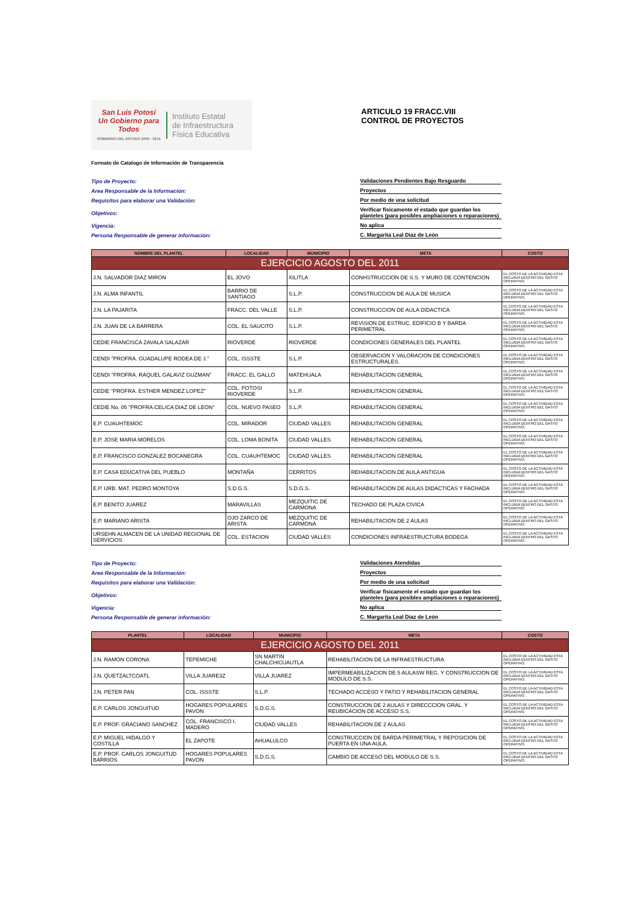San Luis Potosí
Un Gobierno para Todos
GOBIERNO DEL ESTADO 2009 - 2015
Instituto Estatal
de Infraestructura
Física Educativa
ARTICULO 19 FRACC.VIII
CONTROL DE PROYECTOS
Formato de Catalogo de Información de Transparencia
Tipo de Proyecto: Validaciones Pendientes Bajo Resguardo
Area Responsable de la Información: Proyectos
Requisitos para elaborar una Validación: Por medio de una solicitud
Objetivos: Verificar fisicamente el estado que guardan los planteles (para posibles ampliaciones o reparaciones)
Vigencia: No aplica
Persona Responsable de generar información: C. Margarita Leal Diaz de Leòn
| NOMBRE DEL PLANTEL | LOCALIDAD | MUNICIPIO | META | COSTO |
| --- | --- | --- | --- | --- |
| EJERCICIO AGOSTO DEL 2011 | | | | |
| J.N. SALVADOR DIAZ MIRON | EL JOVO | XILITLA | CONHSTRUCCION DE S.S. Y MURO DE CONTENCION | EL COSTO DE LA ACTIVIDAD ESTA INCLUIDA DENTRO DEL GASTO OPERATIVO. |
| J.N. ALMA INFANTIL | BARRIO DE SANTIAGO | S.L.P. | CONSTRUCCION DE AULA DE MUSICA | EL COSTO DE LA ACTIVIDAD ESTA INCLUIDA DENTRO DEL GASTO OPERATIVO. |
| J.N. LA PAJARITA | FRACC. DEL VALLE | S.L.P. | CONSTRUCCION DE AULA DIDACTICA | EL COSTO DE LA ACTIVIDAD ESTA INCLUIDA DENTRO DEL GASTO OPERATIVO. |
| J.N. JUAN DE LA BARRERA | COL. EL SAUCITO | S.L.P. | REVISION DE ESTRUC. EDIFICIO B Y BARDA PERIMETRAL | EL COSTO DE LA ACTIVIDAD ESTA INCLUIDA DENTRO DEL GASTO OPERATIVO. |
| CEDIE FRANCISCA ZAVALA SALAZAR | RIOVERDE | RIOVERDE | CONDICIONES GENERALES DEL PLANTEL | EL COSTO DE LA ACTIVIDAD ESTA INCLUIDA DENTRO DEL GASTO OPERATIVO. |
| CENDI "PROFRA. GUADALUPE RODEA DE J." | COL. ISSSTE | S.L.P. | OBSERVACION Y VALORACION DE CONDICIONES ESTRUCTURALES. | EL COSTO DE LA ACTIVIDAD ESTA INCLUIDA DENTRO DEL GASTO OPERATIVO. |
| CENDI "PROFRA. RAQUEL GALAVIZ GUZMAN" | FRACC. EL GALLO | MATEHUALA | REHABILITACION GENERAL | EL COSTO DE LA ACTIVIDAD ESTA INCLUIDA DENTRO DEL GASTO OPERATIVO. |
| CEDIE "PROFRA. ESTHER MENDEZ LOPEZ" | COL. POTOSI RIOVERDE | S.L.P. | REHABILITACION GENERAL | EL COSTO DE LA ACTIVIDAD ESTA INCLUIDA DENTRO DEL GASTO OPERATIVO. |
| CEDIE No. 05 "PROFRA.CELICA DIAZ DE LEON" | COL. NUEVO PASEO | S.L.P. | REHABILITACION GENERAL | EL COSTO DE LA ACTIVIDAD ESTA INCLUIDA DENTRO DEL GASTO OPERATIVO. |
| E.P. CUAUHTEMOC | COL. MIRADOR | CIUDAD VALLES | REHABILITACION GENERAL | EL COSTO DE LA ACTIVIDAD ESTA INCLUIDA DENTRO DEL GASTO OPERATIVO. |
| E.P. JOSE MARIA MORELOS | COL. LOMA BONITA | CIUDAD VALLES | REHABILITACION GENERAL | EL COSTO DE LA ACTIVIDAD ESTA INCLUIDA DENTRO DEL GASTO OPERATIVO. |
| E.P. FRANCISCO GONZALEZ BOCANEGRA | COL. CUAUHTEMOC | CIUDAD VALLES | REHABILITACION GENERAL | EL COSTO DE LA ACTIVIDAD ESTA INCLUIDA DENTRO DEL GASTO OPERATIVO. |
| E.P. CASA EDUCATIVA DEL PUEBLO | MONTAÑA | CERRITOS | REHABILITACION DE AULA ANTIGUA | EL COSTO DE LA ACTIVIDAD ESTA INCLUIDA DENTRO DEL GASTO OPERATIVO. |
| E.P. URB. MAT. PEDRO MONTOYA | S.D.G.S. | S.D.G.S. | REHABILITACION DE AULAS DIDACTICAS Y FACHADA | EL COSTO DE LA ACTIVIDAD ESTA INCLUIDA DENTRO DEL GASTO OPERATIVO. |
| E.P. BENITO JUAREZ | MARAVILLAS | MEZQUITIC DE CARMONA | TECHADO DE PLAZA CIVICA | EL COSTO DE LA ACTIVIDAD ESTA INCLUIDA DENTRO DEL GASTO OPERATIVO. |
| E.P. MARIANO ARISTA | OJO ZARCO DE ARISTA | MEZQUITIC DE CARMONA | REHABILITACION DE 2 AULAS | EL COSTO DE LA ACTIVIDAD ESTA INCLUIDA DENTRO DEL GASTO OPERATIVO. |
| URSEHN ALMACEN DE LA UNIDAD REGIONAL DE SERVICIOS | COL. ESTACION | CIUDAD VALLES | CONDICIONES INFRAESTRUCTURA BODEGA | EL COSTO DE LA ACTIVIDAD ESTA INCLUIDA DENTRO DEL GASTO OPERATIVO. |
Tipo de Proyecto: Validaciones Atendidas
Area Responsable de la Información: Proyectos
Requisitos para elaborar una Validación: Por medio de una solicitud
Objetivos: Verificar fisicamente el estado que guardan los planteles (para posibles ampliaciones o reparaciones)
Vigencia: No aplica
Persona Responsable de generar información: C. Margarita Leal Diaz de Leòn
| PLANTEL | LOCALIDAD | MUNICIPIO | META | COSTO |
| --- | --- | --- | --- | --- |
| EJERCICIO AGOSTO DEL 2011 | | | | |
| J.N. RAMON CORONA | TEPEMICHE | SN MARTIN CHALCHICUAUTLA | REHABILITACION DE LA INFRAESTRUCTURA | EL COSTO DE LA ACTIVIDAD ESTA INCLUIDA DENTRO DEL GASTO OPERATIVO. |
| J.N. QUETZALTCOATL | VILLA JUARE3Z | VILLA JUAREZ | IMPERMEABILIZACION DE 5 AULASW REG. Y CONSTRUCCION DE MODULO DE S.S. | EL COSTO DE LA ACTIVIDAD ESTA INCLUIDA DENTRO DEL GASTO OPERATIVO. |
| J.N. PETER PAN | COL. ISSSTE | S.L.P. | TECHADO ACCESO Y PATIO Y REHABILITACION GENERAL | EL COSTO DE LA ACTIVIDAD ESTA INCLUIDA DENTRO DEL GASTO OPERATIVO. |
| E.P. CARLOS JONGUITUD | HOGARES POPULARES PAVON | S.D.G.S. | CONSTRUCCION DE 2 AULAS Y DIRECCCION GRAL. Y REUBICACION DE ACCESO S.S. | EL COSTO DE LA ACTIVIDAD ESTA INCLUIDA DENTRO DEL GASTO OPERATIVO. |
| E.P. PROF. GRACIANO SANCHEZ | COL. FRANCISCO I. MADERO | CIUDAD VALLES | REHABILITACION DE 2 AULAS | EL COSTO DE LA ACTIVIDAD ESTA INCLUIDA DENTRO DEL GASTO OPERATIVO. |
| E.P. MIGUEL HIDALGO Y COSTILLA | EL ZAPOTE | AHUALULCO | CONSTRUCCION DE BARDA PERIMETRAL Y REPOSICION DE PUERTA EN UNA AULA. | EL COSTO DE LA ACTIVIDAD ESTA INCLUIDA DENTRO DEL GASTO OPERATIVO. |
| E.P. PROF. CARLOS JONGUITUD BARRIOS | HOGARES POPULARES PAVON | S.D.G.S. | CAMBIO DE ACCESO DEL MODULO DE S.S. | EL COSTO DE LA ACTIVIDAD ESTA INCLUIDA DENTRO DEL GASTO OPERATIVO. |